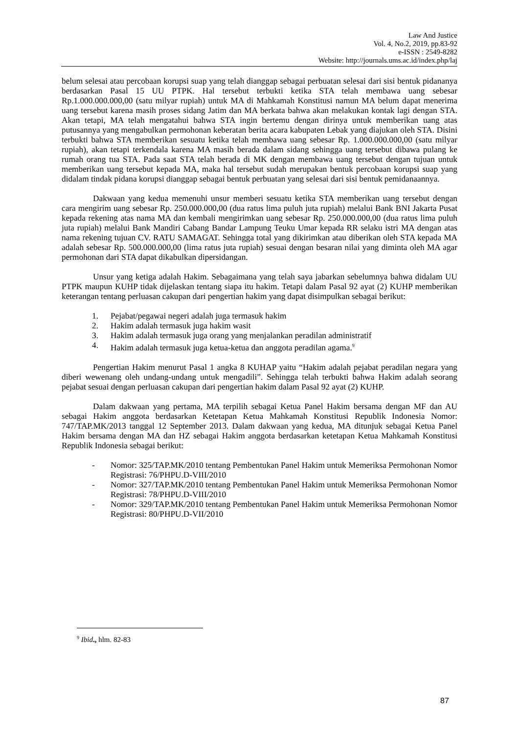Law And Justice
Vol. 4, No.2, 2019, pp.83-92
e-ISSN : 2549-8282
Website: http://journals.ums.ac.id/index.php/laj
belum selesai atau percobaan korupsi suap yang telah dianggap sebagai perbuatan selesai dari sisi bentuk pidananya berdasarkan Pasal 15 UU PTPK. Hal tersebut terbukti ketika STA telah membawa uang sebesar Rp.1.000.000.000,00 (satu milyar rupiah) untuk MA di Mahkamah Konstitusi namun MA belum dapat menerima uang tersebut karena masih proses sidang Jatim dan MA berkata bahwa akan melakukan kontak lagi dengan STA. Akan tetapi, MA telah mengatahui bahwa STA ingin bertemu dengan dirinya untuk memberikan uang atas putusannya yang mengabulkan permohonan keberatan berita acara kabupaten Lebak yang diajukan oleh STA. Disini terbukti bahwa STA memberikan sesuatu ketika telah membawa uang sebesar Rp. 1.000.000.000,00 (satu milyar rupiah), akan tetapi terkendala karena MA masih berada dalam sidang sehingga uang tersebut dibawa pulang ke rumah orang tua STA. Pada saat STA telah berada di MK dengan membawa uang tersebut dengan tujuan untuk memberikan uang tersebut kepada MA, maka hal tersebut sudah merupakan bentuk percobaan korupsi suap yang didalam tindak pidana korupsi dianggap sebagai bentuk perbuatan yang selesai dari sisi bentuk pemidanaannya.
Dakwaan yang kedua memenuhi unsur memberi sesuatu ketika STA memberikan uang tersebut dengan cara mengirim uang sebesar Rp. 250.000.000,00 (dua ratus lima puluh juta rupiah) melalui Bank BNI Jakarta Pusat kepada rekening atas nama MA dan kembali mengirimkan uang sebesar Rp. 250.000.000,00 (dua ratus lima puluh juta rupiah) melalui Bank Mandiri Cabang Bandar Lampung Teuku Umar kepada RR selaku istri MA dengan atas nama rekening tujuan CV. RATU SAMAGAT. Sehingga total yang dikirimkan atau diberikan oleh STA kepada MA adalah sebesar Rp. 500.000.000,00 (lima ratus juta rupiah) sesuai dengan besaran nilai yang diminta oleh MA agar permohonan dari STA dapat dikabulkan dipersidangan.
Unsur yang ketiga adalah Hakim. Sebagaimana yang telah saya jabarkan sebelumnya bahwa didalam UU PTPK maupun KUHP tidak dijelaskan tentang siapa itu hakim. Tetapi dalam Pasal 92 ayat (2) KUHP memberikan keterangan tentang perluasan cakupan dari pengertian hakim yang dapat disimpulkan sebagai berikut:
1. Pejabat/pegawai negeri adalah juga termasuk hakim
2. Hakim adalah termasuk juga hakim wasit
3. Hakim adalah termasuk juga orang yang menjalankan peradilan administratif
4. Hakim adalah termasuk juga ketua-ketua dan anggota peradilan agama.<sup>9</sup>
Pengertian Hakim menurut Pasal 1 angka 8 KUHAP yaitu “Hakim adalah pejabat peradilan negara yang diberi wewenang oleh undang-undang untuk mengadili”. Sehingga telah terbukti bahwa Hakim adalah seorang pejabat sesuai dengan perluasan cakupan dari pengertian hakim dalam Pasal 92 ayat (2) KUHP.
Dalam dakwaan yang pertama, MA terpilih sebagai Ketua Panel Hakim bersama dengan MF dan AU sebagai Hakim anggota berdasarkan Ketetapan Ketua Mahkamah Konstitusi Republik Indonesia Nomor: 747/TAP.MK/2013 tanggal 12 September 2013. Dalam dakwaan yang kedua, MA ditunjuk sebagai Ketua Panel Hakim bersama dengan MA dan HZ sebagai Hakim anggota berdasarkan ketetapan Ketua Mahkamah Konstitusi Republik Indonesia sebagai berikut:
- Nomor: 325/TAP.MK/2010 tentang Pembentukan Panel Hakim untuk Memeriksa Permohonan Nomor Registrasi: 76/PHPU.D-VIII/2010
- Nomor: 327/TAP.MK/2010 tentang Pembentukan Panel Hakim untuk Memeriksa Permohonan Nomor Registrasi: 78/PHPU.D-VIII/2010
- Nomor: 329/TAP.MK/2010 tentang Pembentukan Panel Hakim untuk Memeriksa Permohonan Nomor Registrasi: 80/PHPU.D-VII/2010
<sup>9</sup> Ibid., hlm. 82-83
87